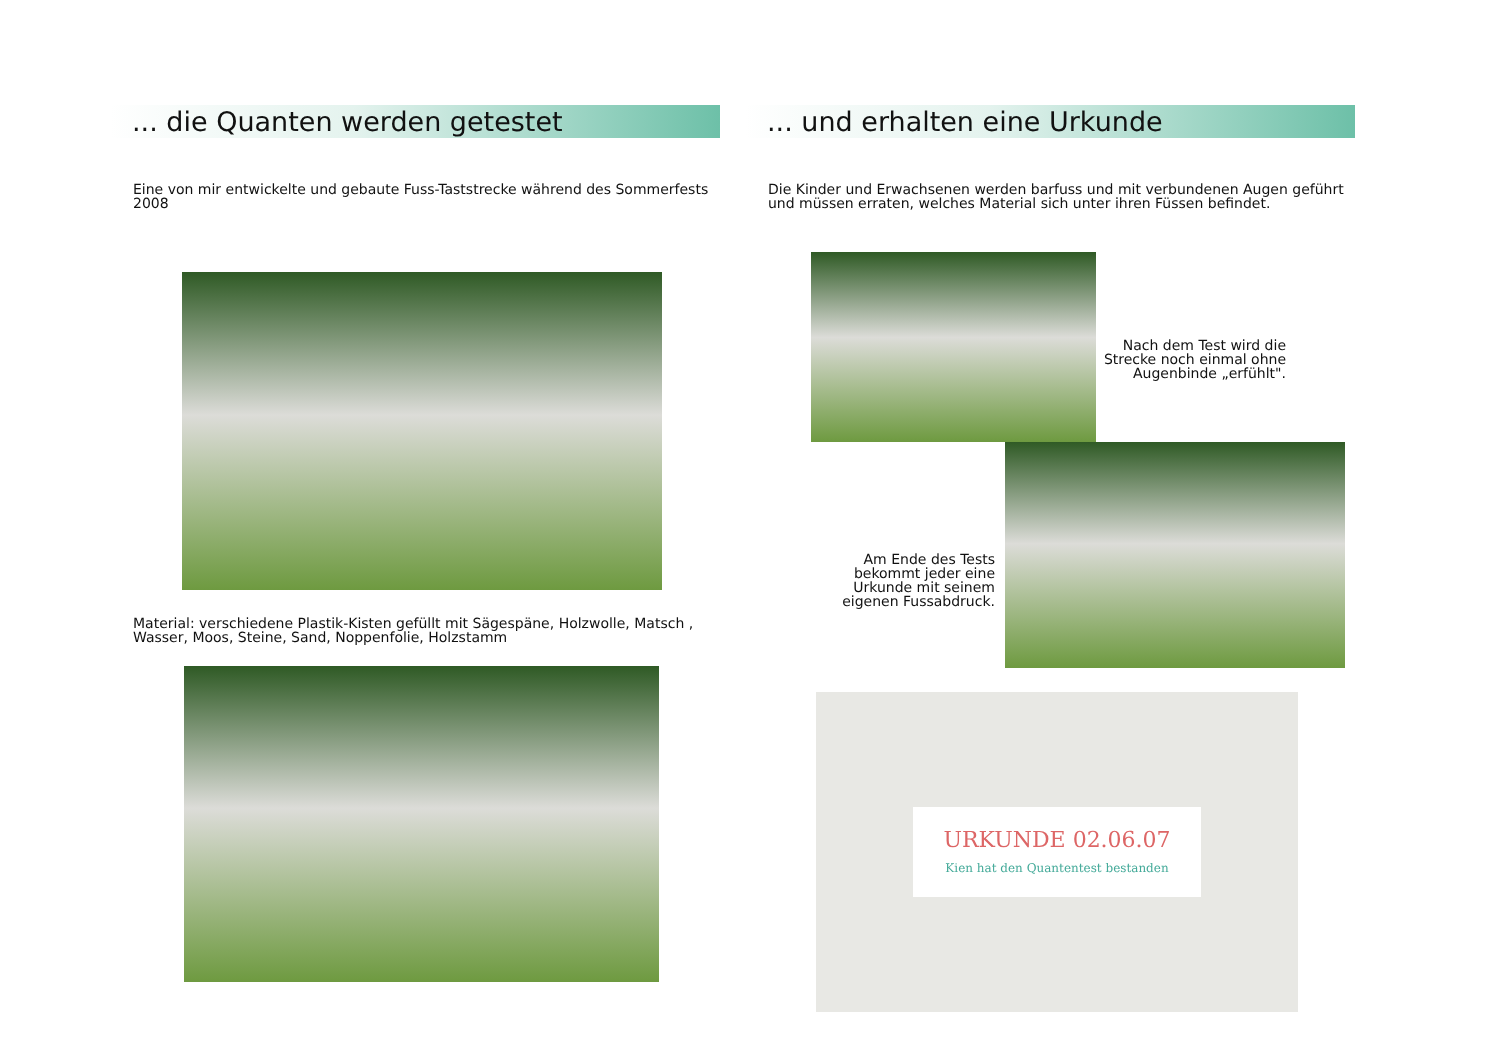... die Quanten werden getestet
Eine von mir entwickelte und gebaute Fuss-Taststrecke während des Sommerfests 2008
Material: verschiedene Plastik-Kisten gefüllt mit Sägespäne, Holzwolle, Matsch , Wasser, Moos, Steine, Sand, Noppenfolie, Holzstamm
... und erhalten eine Urkunde
Die Kinder und Erwachsenen werden barfuss und mit verbundenen Augen geführt und müssen erraten, welches Material sich unter ihren Füssen befindet.
Nach dem Test wird die Strecke noch einmal ohne Augenbinde „erfühlt".
Am Ende des Tests bekommt jeder eine Urkunde mit seinem eigenen Fussabdruck.
URKUNDE 02.06.07
Kien hat den Quantentest bestanden